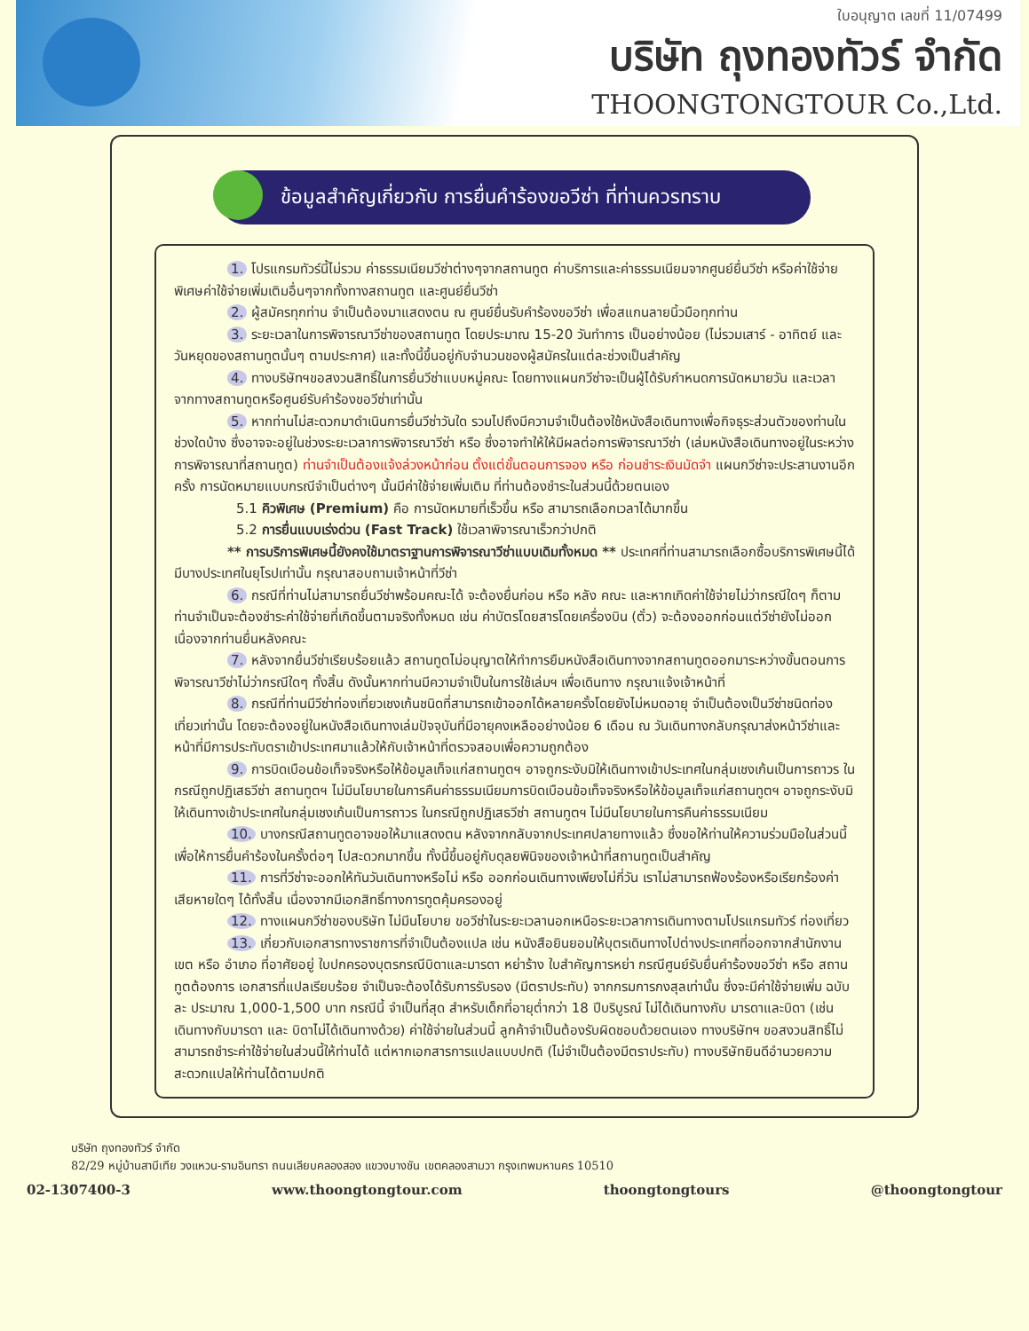ใบอนุญาต เลขที่ 11/07499
บริษัท ถุงทองทัวร์ จำกัด
THOONGTONGTOUR Co.,Ltd.
ข้อมูลสำคัญเกี่ยวกับ การยื่นคำร้องขอวีซ่า ที่ท่านควรทราบ
1. โปรแกรมทัวร์นี้ไม่รวม ค่าธรรมเนียมวีซ่าต่างๆจากสถานทูต ค่าบริการและค่าธรรมเนียมจากศูนย์ยื่นวีซ่า หรือค่าใช้จ่ายพิเศษค่าใช้จ่ายเพิ่มเติมอื่นๆจากทั้งทางสถานทูต และศูนย์ยื่นวีซ่า
2. ผู้สมัครทุกท่าน จำเป็นต้องมาแสดงตน ณ ศูนย์ยื่นรับคำร้องขอวีซ่า เพื่อสแกนลายนิ้วมือทุกท่าน
3. ระยะเวลาในการพิจารณาวีซ่าของสถานทูต โดยประมาณ 15-20 วันทำการ เป็นอย่างน้อย (ไม่รวมเสาร์ - อาทิตย์ และวันหยุดของสถานทูตนั้นๆ ตามประกาศ) และทั้งนี้ขึ้นอยู่กับจำนวนของผู้สมัครในแต่ละช่วงเป็นสำคัญ
4. ทางบริษัทฯขอสงวนสิทธิ์ในการยื่นวีซ่าแบบหมู่คณะ โดยทางแผนกวีซ่าจะเป็นผู้ได้รับกำหนดการนัดหมายวัน และเวลาจากทางสถานทูตหรือศูนย์รับคำร้องขอวีซ่าเท่านั้น
5. หากท่านไม่สะดวกมาดำเนินการยื่นวีซ่าวันใด รวมไปถึงมีความจำเป็นต้องใช้หนังสือเดินทางเพื่อกิจธุระส่วนตัวของท่านในช่วงใดบ้าง ซึ่งอาจจะอยู่ในช่วงระยะเวลาการพิจารณาวีซ่า หรือ ซึ่งอาจทำให้ให้มีผลต่อการพิจารณาวีซ่า (เล่มหนังสือเดินทางอยู่ในระหว่างการพิจารณาที่สถานทูต) ท่านจำเป็นต้องแจ้งล่วงหน้าก่อน ตั้งแต่ขั้นตอนการจอง หรือ ก่อนชำระเงินมัดจำ แผนกวีซ่าจะประสานงานอีกครั้ง การนัดหมายแบบกรณีจำเป็นต่างๆ นั้นมีค่าใช้จ่ายเพิ่มเติม ที่ท่านต้องชำระในส่วนนี้ด้วยตนเอง
5.1 คิวพิเศษ (Premium) คือ การนัดหมายที่เร็วขึ้น หรือ สามารถเลือกเวลาได้มากขึ้น
5.2 การยื่นแบบเร่งด่วน (Fast Track) ใช้เวลาพิจารณาเร็วกว่าปกติ
** การบริการพิเศษนี้ยังคงใช้มาตราฐานการพิจารณาวีซ่าแบบเดิมทั้งหมด ** ประเทศที่ท่านสามารถเลือกซื้อบริการพิเศษนี้ได้ มีบางประเทศในยุโรปเท่านั้น กรุณาสอบถามเจ้าหน้าที่วีซ่า
6. กรณีที่ท่านไม่สามารถยื่นวีซ่าพร้อมคณะได้ จะต้องยื่นก่อน หรือ หลัง คณะ และหากเกิดค่าใช้จ่ายไม่ว่ากรณีใดๆ ก็ตาม ท่านจำเป็นจะต้องชำระค่าใช้จ่ายที่เกิดขึ้นตามจริงทั้งหมด เช่น ค่าบัตรโดยสารโดยเครื่องบิน (ตั๋ว) จะต้องออกก่อนแต่วีซ่ายังไม่ออก เนื่องจากท่านยื่นหลังคณะ
7. หลังจากยื่นวีซ่าเรียบร้อยแล้ว สถานทูตไม่อนุญาตให้ทำการยืมหนังสือเดินทางจากสถานทูตออกมาระหว่างขั้นตอนการพิจารณาวีซ่าไม่ว่ากรณีใดๆ ทั้งสิ้น ดังนั้นหากท่านมีความจำเป็นในการใช้เล่มฯ เพื่อเดินทาง กรุณาแจ้งเจ้าหน้าที่
8. กรณีที่ท่านมีวีซ่าท่องเที่ยวเชงเก้นชนิดที่สามารถเข้าออกได้หลายครั้งโดยยังไม่หมดอายุ จำเป็นต้องเป็นวีซ่าชนิดท่องเที่ยวเท่านั้น โดยจะต้องอยู่ในหนังสือเดินทางเล่มปัจจุบันที่มีอายุคงเหลืออย่างน้อย 6 เดือน ณ วันเดินทางกลับกรุณาส่งหน้าวีซ่าและหน้าที่มีการประทับตราเข้าประเทศมาแล้วให้กับเจ้าหน้าที่ตรวจสอบเพื่อความถูกต้อง
9. การบิดเบือนข้อเท็จจริงหรือให้ข้อมูลเท็จแก่สถานทูตฯ อาจถูกระงับมิให้เดินทางเข้าประเทศในกลุ่มเชงเก้นเป็นการถาวร ในกรณีถูกปฏิเสธวีซ่า สถานทูตฯ ไม่มีนโยบายในการคืนค่าธรรมเนียมการบิดเบือนข้อเท็จจริงหรือให้ข้อมูลเท็จแก่สถานทูตฯ อาจถูกระงับมิให้เดินทางเข้าประเทศในกลุ่มเชงเก้นเป็นการถาวร ในกรณีถูกปฏิเสธวีซ่า สถานทูตฯ ไม่มีนโยบายในการคืนค่าธรรมเนียม
10. บางกรณีสถานทูตอาจขอให้มาแสดงตน หลังจากกลับจากประเทศปลายทางแล้ว ซึ่งขอให้ท่านให้ความร่วมมือในส่วนนี้เพื่อให้การยื่นคำร้องในครั้งต่อๆ ไปสะดวกมากขึ้น ทั้งนี้ขึ้นอยู่กับดุลยพินิจของเจ้าหน้าที่สถานทูตเป็นสำคัญ
11. การที่วีซ่าจะออกให้ทันวันเดินทางหรือไม่ หรือ ออกก่อนเดินทางเพียงไม่กี่วัน เราไม่สามารถฟ้องร้องหรือเรียกร้องค่าเสียหายใดๆ ได้ทั้งสิ้น เนื่องจากมีเอกสิทธิ์ทางการทูตคุ้มครองอยู่
12. ทางแผนกวีซ่าของบริษัท ไม่มีนโยบาย ขอวีซ่าในระยะเวลานอกเหนือระยะเวลาการเดินทางตามโปรแกรมทัวร์ ท่องเที่ยว
13. เกี่ยวกับเอกสารทางราชการที่จำเป็นต้องแปล เช่น หนังสือยินยอมให้บุตรเดินทางไปต่างประเทศที่ออกจากสำนักงานเขต หรือ อำเภอ ที่อาศัยอยู่ ใบปกครองบุตรกรณีบิดาและมารดา หย่าร้าง ใบสำคัญการหย่า กรณีศูนย์รับยื่นคำร้องขอวีซ่า หรือ สถานทูตต้องการ เอกสารที่แปลเรียบร้อย จำเป็นจะต้องได้รับการรับรอง (มีตราประทับ) จากกรมการกงสุลเท่านั้น ซึ่งจะมีค่าใช้จ่ายเพิ่ม ฉบับละ ประมาณ 1,000-1,500 บาท กรณีนี้ จำเป็นที่สุด สำหรับเด็กที่อายุต่ำกว่า 18 ปีบริบูรณ์ ไม่ได้เดินทางกับ มารดาและบิดา (เช่น เดินทางกับมารดา และ บิดาไม่ได้เดินทางด้วย) ค่าใช้จ่ายในส่วนนี้ ลูกค้าจำเป็นต้องรับผิดชอบด้วยตนเอง ทางบริษัทฯ ขอสงวนสิทธิ์ไม่สามารถชำระค่าใช้จ่ายในส่วนนี้ให้ท่านได้ แต่หากเอกสารการแปลแบบปกติ (ไม่จำเป็นต้องมีตราประทับ) ทางบริษัทยินดีอำนวยความสะดวกแปลให้ท่านได้ตามปกติ
บริษัท ถุงทองทัวร์ จำกัด
82/29 หมู่บ้านสาบีเทีย วงแหวน-รามอินทรา ถนนเลียบคลองสอง แขวงบางชัน เขตคลองสามวา กรุงเทพมหานคร 10510
02-1307400-3 www.thoongtongtour.com thoongtongtours @thoongtongtour